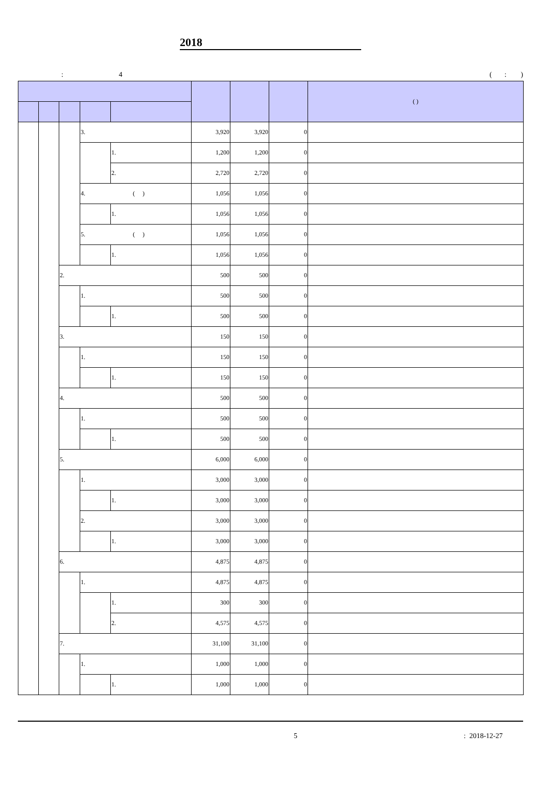2018
: 4 ( : )
| | | | | | | | | ( ) |
| --- | --- | --- | --- | --- | --- | --- | --- | --- |
| | | | 3. | | 3,920 | 3,920 | 0 | |
| | | | | 1. | 1,200 | 1,200 | 0 | |
| | | | | 2. | 2,720 | 2,720 | 0 | |
| | | | 4. ( ) | | 1,056 | 1,056 | 0 | |
| | | | | 1. | 1,056 | 1,056 | 0 | |
| | | | 5. ( ) | | 1,056 | 1,056 | 0 | |
| | | | | 1. | 1,056 | 1,056 | 0 | |
| | | 2. | | | 500 | 500 | 0 | |
| | | | 1. | | 500 | 500 | 0 | |
| | | | | 1. | 500 | 500 | 0 | |
| | | 3. | | | 150 | 150 | 0 | |
| | | | 1. | | 150 | 150 | 0 | |
| | | | | 1. | 150 | 150 | 0 | |
| | | 4. | | | 500 | 500 | 0 | |
| | | | 1. | | 500 | 500 | 0 | |
| | | | | 1. | 500 | 500 | 0 | |
| | | 5. | | | 6,000 | 6,000 | 0 | |
| | | | 1. | | 3,000 | 3,000 | 0 | |
| | | | | 1. | 3,000 | 3,000 | 0 | |
| | | | 2. | | 3,000 | 3,000 | 0 | |
| | | | | 1. | 3,000 | 3,000 | 0 | |
| | | 6. | | | 4,875 | 4,875 | 0 | |
| | | | 1. | | 4,875 | 4,875 | 0 | |
| | | | | 1. | 300 | 300 | 0 | |
| | | | | 2. | 4,575 | 4,575 | 0 | |
| | | 7. | | | 31,100 | 31,100 | 0 | |
| | | | 1. | | 1,000 | 1,000 | 0 | |
| | | | | 1. | 1,000 | 1,000 | 0 | |
5: 2018-12-27